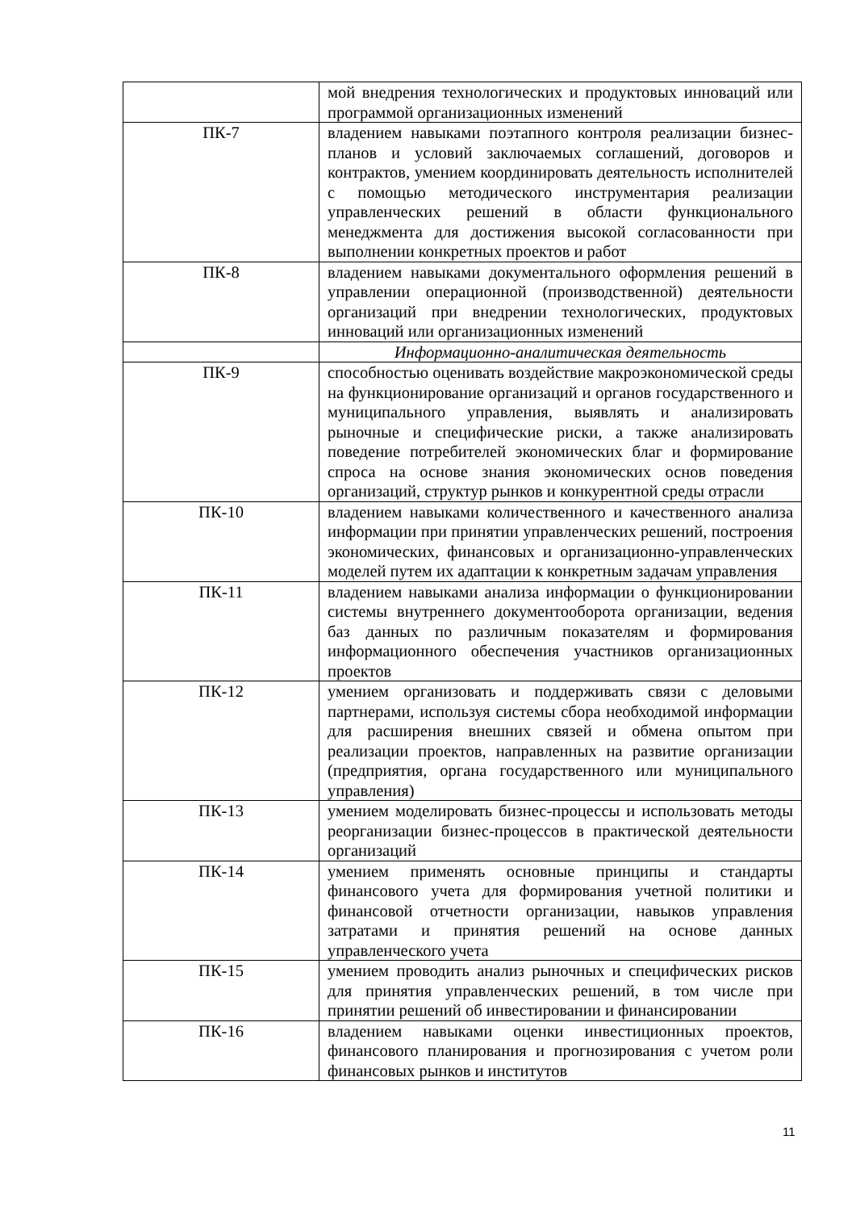| | мой внедрения технологических и продуктовых инноваций или программой организационных изменений |
| ПК-7 | владением навыками поэтапного контроля реализации бизнес-планов и условий заключаемых соглашений, договоров и контрактов, умением координировать деятельность исполнителей с помощью методического инструментария реализации управленческих решений в области функционального менеджмента для достижения высокой согласованности при выполнении конкретных проектов и работ |
| ПК-8 | владением навыками документального оформления решений в управлении операционной (производственной) деятельности организаций при внедрении технологических, продуктовых инноваций или организационных изменений |
| | Информационно-аналитическая деятельность |
| ПК-9 | способностью оценивать воздействие макроэкономической среды на функционирование организаций и органов государственного и муниципального управления, выявлять и анализировать рыночные и специфические риски, а также анализировать поведение потребителей экономических благ и формирование спроса на основе знания экономических основ поведения организаций, структур рынков и конкурентной среды отрасли |
| ПК-10 | владением навыками количественного и качественного анализа информации при принятии управленческих решений, построения экономических, финансовых и организационно-управленческих моделей путем их адаптации к конкретным задачам управления |
| ПК-11 | владением навыками анализа информации о функционировании системы внутреннего документооборота организации, ведения баз данных по различным показателям и формирования информационного обеспечения участников организационных проектов |
| ПК-12 | умением организовать и поддерживать связи с деловыми партнерами, используя системы сбора необходимой информации для расширения внешних связей и обмена опытом при реализации проектов, направленных на развитие организации (предприятия, органа государственного или муниципального управления) |
| ПК-13 | умением моделировать бизнес-процессы и использовать методы реорганизации бизнес-процессов в практической деятельности организаций |
| ПК-14 | умением применять основные принципы и стандарты финансового учета для формирования учетной политики и финансовой отчетности организации, навыков управления затратами и принятия решений на основе данных управленческого учета |
| ПК-15 | умением проводить анализ рыночных и специфических рисков для принятия управленческих решений, в том числе при принятии решений об инвестировании и финансировании |
| ПК-16 | владением навыками оценки инвестиционных проектов, финансового планирования и прогнозирования с учетом роли финансовых рынков и институтов |
11